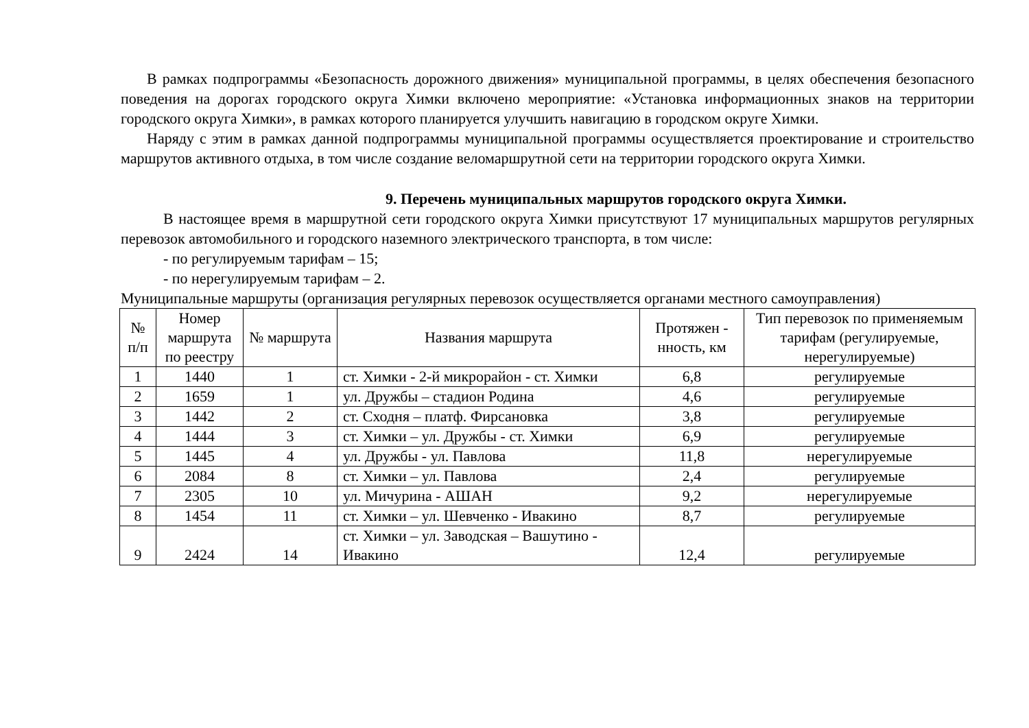В рамках подпрограммы «Безопасность дорожного движения» муниципальной программы, в целях обеспечения безопасного поведения на дорогах городского округа Химки включено мероприятие: «Установка информационных знаков на территории городского округа Химки», в рамках которого планируется улучшить навигацию в городском округе Химки.
Наряду с этим в рамках данной подпрограммы муниципальной программы осуществляется проектирование и строительство маршрутов активного отдыха, в том числе создание веломаршрутной сети на территории городского округа Химки.
9. Перечень муниципальных маршрутов городского округа Химки.
В настоящее время в маршрутной сети городского округа Химки присутствуют 17 муниципальных маршрутов регулярных перевозок автомобильного и городского наземного электрического транспорта, в том числе:
- по регулируемым тарифам – 15;
- по нерегулируемым тарифам – 2.
Муниципальные маршруты (организация регулярных перевозок осуществляется органами местного самоуправления)
| № п/п | Номер маршрута по реестру | № маршрута | Названия маршрута | Протяжен - нность, км | Тип перевозок по применяемым тарифам (регулируемые, нерегулируемые) |
| --- | --- | --- | --- | --- | --- |
| 1 | 1440 | 1 | ст. Химки - 2-й микрорайон - ст. Химки | 6,8 | регулируемые |
| 2 | 1659 | 1 | ул. Дружбы – стадион Родина | 4,6 | регулируемые |
| 3 | 1442 | 2 | ст. Сходня – платф. Фирсановка | 3,8 | регулируемые |
| 4 | 1444 | 3 | ст. Химки – ул. Дружбы - ст. Химки | 6,9 | регулируемые |
| 5 | 1445 | 4 | ул. Дружбы - ул. Павлова | 11,8 | нерегулируемые |
| 6 | 2084 | 8 | ст. Химки – ул. Павлова | 2,4 | регулируемые |
| 7 | 2305 | 10 | ул. Мичурина - АШАН | 9,2 | нерегулируемые |
| 8 | 1454 | 11 | ст. Химки – ул. Шевченко - Ивакино | 8,7 | регулируемые |
| 9 | 2424 | 14 | ст. Химки – ул. Заводская – Вашутино - Ивакино | 12,4 | регулируемые |